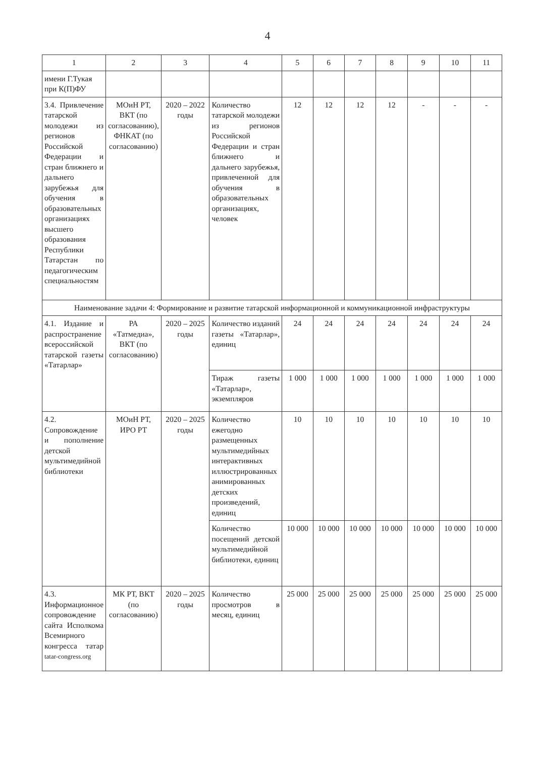4
| 1 | 2 | 3 | 4 | 5 | 6 | 7 | 8 | 9 | 10 | 11 |
| имени Г.Тукая при К(П)ФУ | | | | | | | | | | |
| 3.4. Привлечение татарской молодежи из регионов Российской Федерации и стран ближнего и дальнего зарубежья для обучения в образовательных организациях высшего образования Республики Татарстан по педагогическим специальностям | МОиН РТ, ВКТ (по согласованию), ФНКАТ (по согласованию) | 2020 – 2022 годы | Количество татарской молодежи из регионов Российской Федерации и стран ближнего и дальнего зарубежья, привлеченной для обучения в образовательных организациях, человек | 12 | 12 | 12 | 12 | - | - | - |
| Наименование задачи 4: Формирование и развитие татарской информационной и коммуникационной инфраструктуры | | | | | | | | | | |
| 4.1. Издание и распространение всероссийской татарской газеты «Татарлар» | РА «Татмедиа», ВКТ (по согласованию) | 2020 – 2025 годы | Количество изданий газеты «Татарлар», единиц | 24 | 24 | 24 | 24 | 24 | 24 | 24 |
| | | | Тираж газеты «Татарлар», экземпляров | 1 000 | 1 000 | 1 000 | 1 000 | 1 000 | 1 000 | 1 000 |
| 4.2. Сопровождение и пополнение детской мультимедийной библиотеки | МОиН РТ, ИРО РТ | 2020 – 2025 годы | Количество ежегодно размещенных мультимедийных интерактивных иллюстрированных анимированных детских произведений, единиц | 10 | 10 | 10 | 10 | 10 | 10 | 10 |
| | | | Количество посещений детской мультимедийной библиотеки, единиц | 10 000 | 10 000 | 10 000 | 10 000 | 10 000 | 10 000 | 10 000 |
| 4.3. Информационное сопровождение сайта Исполкома Всемирного конгресса татар tatar-congress.org | МК РТ, ВКТ (по согласованию) | 2020 – 2025 годы | Количество просмотров в месяц, единиц | 25 000 | 25 000 | 25 000 | 25 000 | 25 000 | 25 000 | 25 000 |